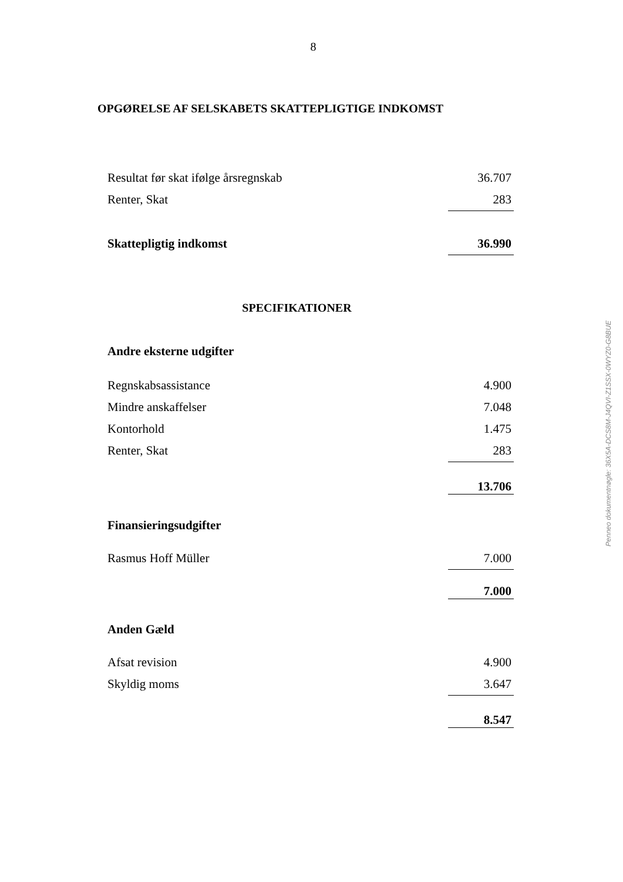8
OPGØRELSE AF SELSKABETS SKATTEPLIGTIGE INDKOMST
| Resultat før skat ifølge årsregnskab | 36.707 |
| Renter, Skat | 283 |
| Skattepligtig indkomst | 36.990 |
SPECIFIKATIONER
| Andre eksterne udgifter | |
| Regnskabsassistance | 4.900 |
| Mindre anskaffelser | 7.048 |
| Kontorhold | 1.475 |
| Renter, Skat | 283 |
| | 13.706 |
| Finansieringsudgifter | |
| Rasmus Hoff Müller | 7.000 |
| | 7.000 |
| Anden Gæld | |
| Afsat revision | 4.900 |
| Skyldig moms | 3.647 |
| | 8.547 |
Penneo dokumentnøgle: 36X5A-DCS8M-J4QVI-Z1SSX-0WYZ0-G8BUE